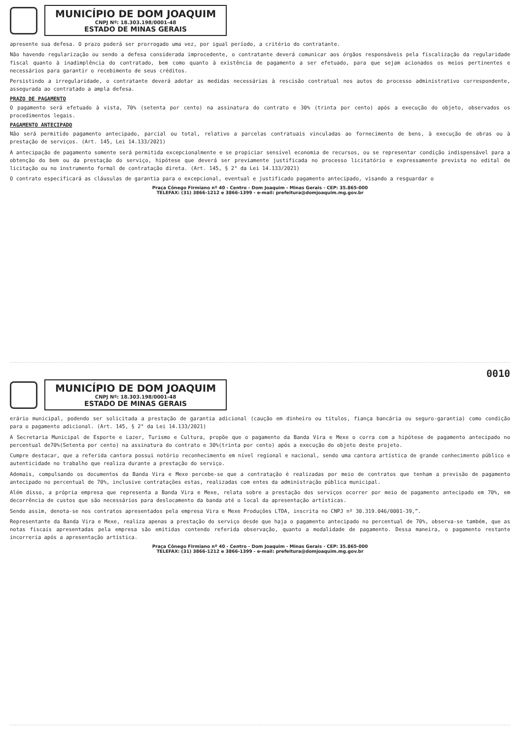MUNICÍPIO DE DOM JOAQUIM
CNPJ Nº: 18.303.198/0001-48
ESTADO DE MINAS GERAIS
apresente sua defesa. O prazo poderá ser prorrogado uma vez, por igual período, a critério do contratante.
Não havendo regularização ou sendo a defesa considerada improcedente, o contratante deverá comunicar aos órgãos responsáveis pela fiscalização da regularidade fiscal quanto à inadimplência do contratado, bem como quanto à existência de pagamento a ser efetuado, para que sejam acionados os meios pertinentes e necessários para garantir o recebimento de seus créditos.
Persistindo a irregularidade, o contratante deverá adotar as medidas necessárias à rescisão contratual nos autos do processo administrativo correspondente, assegurada ao contratado a ampla defesa.
PRAZO DE PAGAMENTO
O pagamento será efetuado à vista, 70% (setenta por cento) na assinatura do contrato e 30% (trinta por cento) após a execução do objeto, observados os procedimentos legais.
PAGAMENTO ANTECIPADO
Não será permitido pagamento antecipado, parcial ou total, relativo a parcelas contratuais vinculadas ao fornecimento de bens, à execução de obras ou à prestação de serviços. (Art. 145, Lei 14.133/2021)
A antecipação de pagamento somente será permitida excepcionalmente e se propiciar sensível economia de recursos, ou se representar condição indispensável para a obtenção do bem ou da prestação do serviço, hipótese que deverá ser previamente justificada no processo licitatório e expressamente prevista no edital de licitação ou no instrumento formal de contratação direta. (Art. 145, § 2° da Lei 14.133/2021)
O contrato especificará as cláusulas de garantia para o excepcional, eventual e justificado pagamento antecipado, visando a resguardar o
Praça Cônego Firmiano nº 40 - Centro - Dom Joaquim - Minas Gerais - CEP: 35.865-000
TELEFAX: (31) 3866-1212 e 3866-1399 - e-mail: prefeitura@domjoaquim.mg.gov.br
0010
MUNICÍPIO DE DOM JOAQUIM
CNPJ Nº: 18.303.198/0001-48
ESTADO DE MINAS GERAIS
erário municipal, podendo ser solicitada a prestação de garantia adicional (caução em dinheiro ou títulos, fiança bancária ou seguro-garantia) como condição para o pagamento adicional. (Art. 145, § 2° da Lei 14.133/2021)
A Secretaria Municipal de Esporte e Lazer, Turismo e Cultura, propõe que o pagamento da Banda Vira e Mexe o corra com a hipótese de pagamento antecipado no percentual de70%(Setenta por cento) na assinatura do contrato e 30%(trinta por cento) após a execução do objeto deste projeto.
Cumpre destacar, que a referida cantora possui notório reconhecimento em nível regional e nacional, sendo uma cantora artística de grande conhecimento público e autenticidade no trabalho que realiza durante a prestação do serviço.
Ademais, compulsando os documentos da Banda Vira e Mexe percebe-se que a contratação é realizadas por meio de contratos que tenham a previsão de pagamento antecipado no percentual de 70%, inclusive contratações estas, realizadas com entes da administração pública municipal.
Além disso, a própria empresa que representa a Banda Vira e Mexe, relata sobre a prestação dos serviços ocorrer por meio de pagamento antecipado em 70%, em decorrência de custos que são necessários para deslocamento da banda até o local da apresentação artísticas.
Sendo assim, denota-se nos contratos apresentados pela empresa Vira e Mexe Produções LTDA, inscrita no CNPJ nº 30.319.046/0001-39,”.
Representante da Banda Vira e Mexe, realiza apenas a prestação do serviço desde que haja o pagamento antecipado no percentual de 70%, observa-se também, que as notas fiscais apresentadas pela empresa são emitidas contendo referida observação, quanto a modalidade de pagamento. Dessa maneira, o pagamento restante incorreria após a apresentação artística.
Praça Cônego Firmiano nº 40 - Centro - Dom Joaquim - Minas Gerais - CEP: 35.865-000
TELEFAX: (31) 3866-1212 e 3866-1399 - e-mail: prefeitura@domjoaquim.mg.gov.br